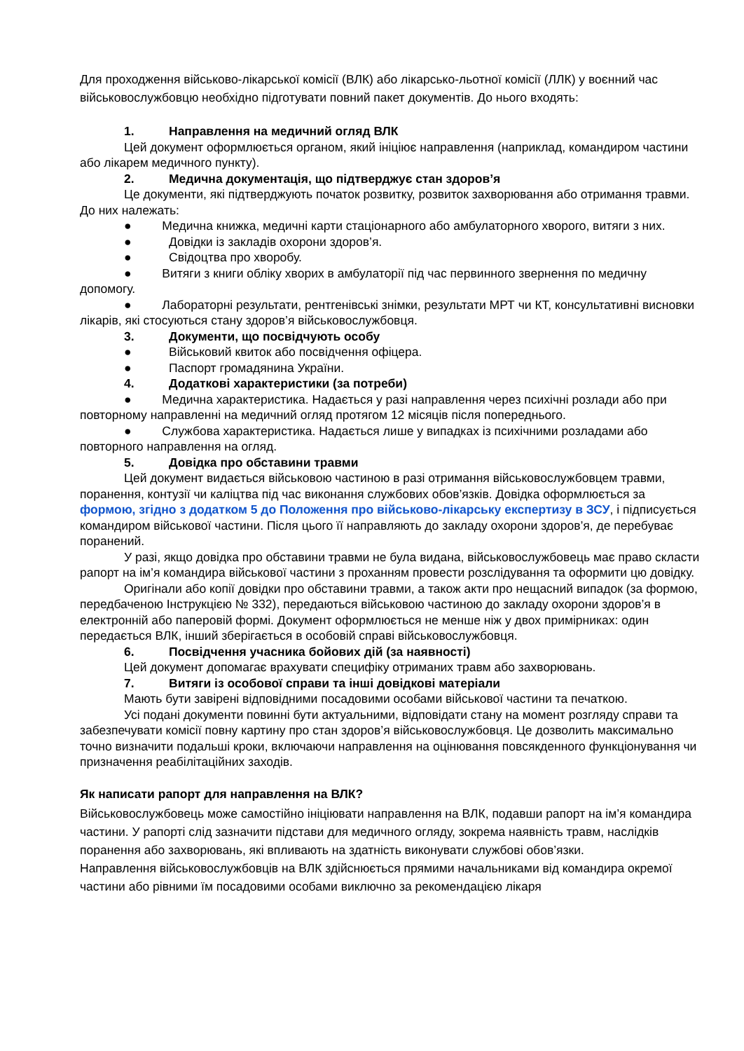Для проходження військово-лікарської комісії (ВЛК) або лікарсько-льотної комісії (ЛЛК) у воєнний час військовослужбовцю необхідно підготувати повний пакет документів. До нього входять:
1. Направлення на медичний огляд ВЛК
Цей документ оформлюється органом, який ініціює направлення (наприклад, командиром частини або лікарем медичного пункту).
2. Медична документація, що підтверджує стан здоров’я
Це документи, які підтверджують початок розвитку, розвиток захворювання або отримання травми. До них належать:
● Медична книжка, медичні карти стаціонарного або амбулаторного хворого, витяги з них.
● Довідки із закладів охорони здоров’я.
● Свідоцтва про хворобу.
● Витяги з книги обліку хворих в амбулаторії під час первинного звернення по медичну допомогу.
● Лабораторні результати, рентгенівські знімки, результати МРТ чи КТ, консультативні висновки лікарів, які стосуються стану здоров’я військовослужбовця.
3. Документи, що посвідчують особу
● Військовий квиток або посвідчення офіцера.
● Паспорт громадянина України.
4. Додаткові характеристики (за потреби)
● Медична характеристика. Надається у разі направлення через психічні розлади або при повторному направленні на медичний огляд протягом 12 місяців після попереднього.
● Службова характеристика. Надається лише у випадках із психічними розладами або повторного направлення на огляд.
5. Довідка про обставини травми
Цей документ видається військовою частиною в разі отримання військовослужбовцем травми, поранення, контузії чи каліцтва під час виконання службових обов’язків. Довідка оформлюється за формою, згідно з додатком 5 до Положення про військово-лікарську експертизу в ЗСУ, і підписується командиром військової частини. Після цього її направляють до закладу охорони здоров’я, де перебуває поранений.
У разі, якщо довідка про обставини травми не була видана, військовослужбовець має право скласти рапорт на ім’я командира військової частини з проханням провести розслідування та оформити цю довідку.
Оригінали або копії довідки про обставини травми, а також акти про нещасний випадок (за формою, передбаченою Інструкцією № 332), передаються військовою частиною до закладу охорони здоров’я в електронній або паперовій формі. Документ оформлюється не менше ніж у двох примірниках: один передається ВЛК, інший зберігається в особовій справі військовослужбовця.
6. Посвідчення учасника бойових дій (за наявності)
Цей документ допомагає врахувати специфіку отриманих травм або захворювань.
7. Витяги із особової справи та інші довідкові матеріали
Мають бути завірені відповідними посадовими особами військової частини та печаткою.
Усі подані документи повинні бути актуальними, відповідати стану на момент розгляду справи та забезпечувати комісії повну картину про стан здоров’я військовослужбовця. Це дозволить максимально точно визначити подальші кроки, включаючи направлення на оцінювання повсякденного функціонування чи призначення реабілітаційних заходів.
Як написати рапорт для направлення на ВЛК?
Військовослужбовець може самостійно ініціювати направлення на ВЛК, подавши рапорт на ім’я командира частини. У рапорті слід зазначити підстави для медичного огляду, зокрема наявність травм, наслідків поранення або захворювань, які впливають на здатність виконувати службові обов’язки.
Направлення військовослужбовців на ВЛК здійснюється прямими начальниками від командира окремої частини або рівними їм посадовими особами виключно за рекомендацією лікаря